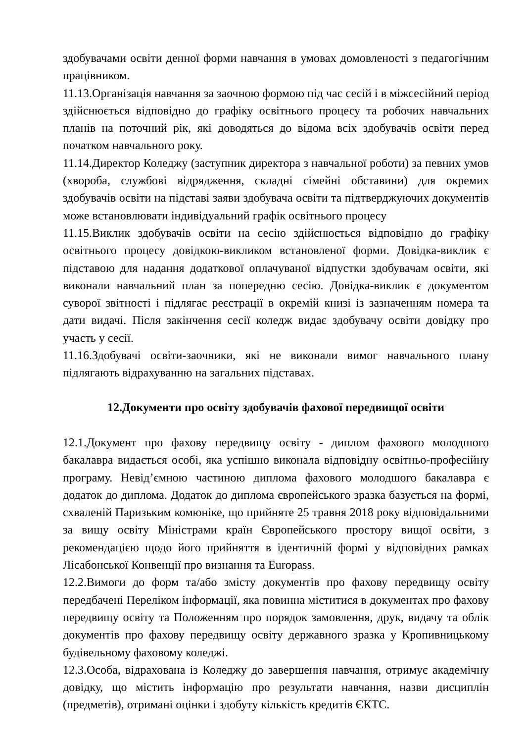здобувачами освіти денної форми навчання в умовах домовленості з педагогічним працівником.
11.13.Організація навчання за заочною формою під час сесій і в міжсесійний період здійснюється відповідно до графіку освітнього процесу та робочих навчальних планів на поточний рік, які доводяться до відома всіх здобувачів освіти перед початком навчального року.
11.14.Директор Коледжу (заступник директора з навчальної роботи) за певних умов (хвороба, службові відрядження, складні сімейні обставини) для окремих здобувачів освіти на підставі заяви здобувача освіти та підтверджуючих документів може встановлювати індивідуальний графік освітнього процесу
11.15.Виклик здобувачів освіти на сесію здійснюється відповідно до графіку освітнього процесу довідкою-викликом встановленої форми. Довідка-виклик є підставою для надання додаткової оплачуваної відпустки здобувачам освіти, які виконали навчальний план за попередню сесію. Довідка-виклик є документом суворої звітності і підлягає реєстрації в окремій книзі із зазначенням номера та дати видачі. Після закінчення сесії коледж видає здобувачу освіти довідку про участь у сесії.
11.16.Здобувачі освіти-заочники, які не виконали вимог навчального плану підлягають відрахуванню на загальних підставах.
12.Документи про освіту здобувачів фахової передвищої освіти
12.1.Документ про фахову передвищу освіту - диплом фахового молодшого бакалавра видається особі, яка успішно виконала відповідну освітньо-професійну програму. Невід’ємною частиною диплома фахового молодшого бакалавра є додаток до диплома. Додаток до диплома європейського зразка базується на формі, схваленій Паризьким комюніке, що прийняте 25 травня 2018 року відповідальними за вищу освіту Міністрами країн Європейського простору вищої освіти, з рекомендацією щодо його прийняття в ідентичній формі у відповідних рамках Лісабонської Конвенції про визнання та Europass.
12.2.Вимоги до форм та/або змісту документів про фахову передвищу освіту передбачені Переліком інформації, яка повинна міститися в документах про фахову передвищу освіту та Положенням про порядок замовлення, друк, видачу та облік документів про фахову передвищу освіту державного зразка у Кропивницькому будівельному фаховому коледжі.
12.3.Особа, відрахована із Коледжу до завершення навчання, отримує академічну довідку, що містить інформацію про результати навчання, назви дисциплін (предметів), отримані оцінки і здобуту кількість кредитів ЄКТС.